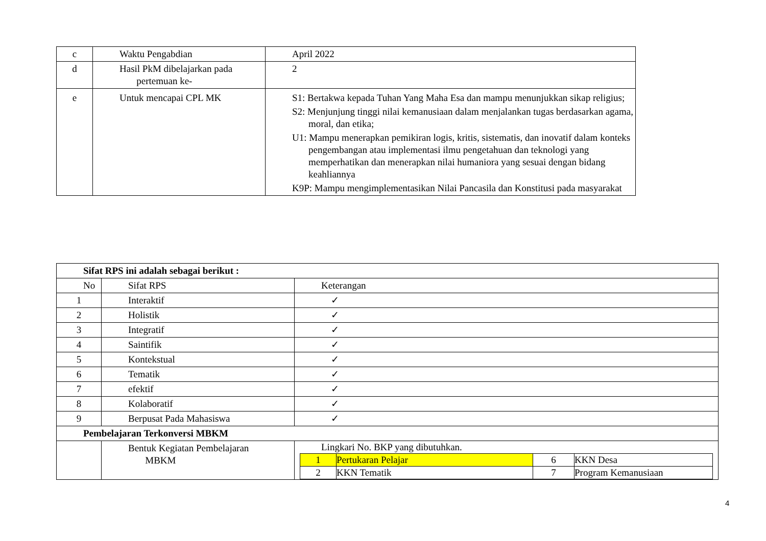| c | Waktu Pengabdian | April 2022 |
| d | Hasil PkM dibelajarkan pada pertemuan ke- | 2 |
| e | Untuk mencapai CPL MK | S1: Bertakwa kepada Tuhan Yang Maha Esa dan mampu menunjukkan sikap religius; S2: Menjunjung tinggi nilai kemanusiaan dalam menjalankan tugas berdasarkan agama, moral, dan etika; U1: Mampu menerapkan pemikiran logis, kritis, sistematis, dan inovatif dalam konteks pengembangan atau implementasi ilmu pengetahuan dan teknologi yang memperhatikan dan menerapkan nilai humaniora yang sesuai dengan bidang keahliannya K9P: Mampu mengimplementasikan Nilai Pancasila dan Konstitusi pada masyarakat |
| Sifat RPS ini adalah sebagai berikut : | | |
| No | Sifat RPS | Keterangan |
| 1 | Interaktif | ✓ |
| 2 | Holistik | ✓ |
| 3 | Integratif | ✓ |
| 4 | Saintifik | ✓ |
| 5 | Kontekstual | ✓ |
| 6 | Tematik | ✓ |
| 7 | efektif | ✓ |
| 8 | Kolaboratif | ✓ |
| 9 | Berpusat Pada Mahasiswa | ✓ |
| Pembelajaran Terkonversi MBKM | | |
| | Bentuk Kegiatan Pembelajaran MBKM | Lingkari No. BKP yang dibutuhkan. / 1 / Pertukaran Pelajar / 6 / KKN Desa / / 2 / KKN Tematik / 7 / Program Kemanusiaan / |
4